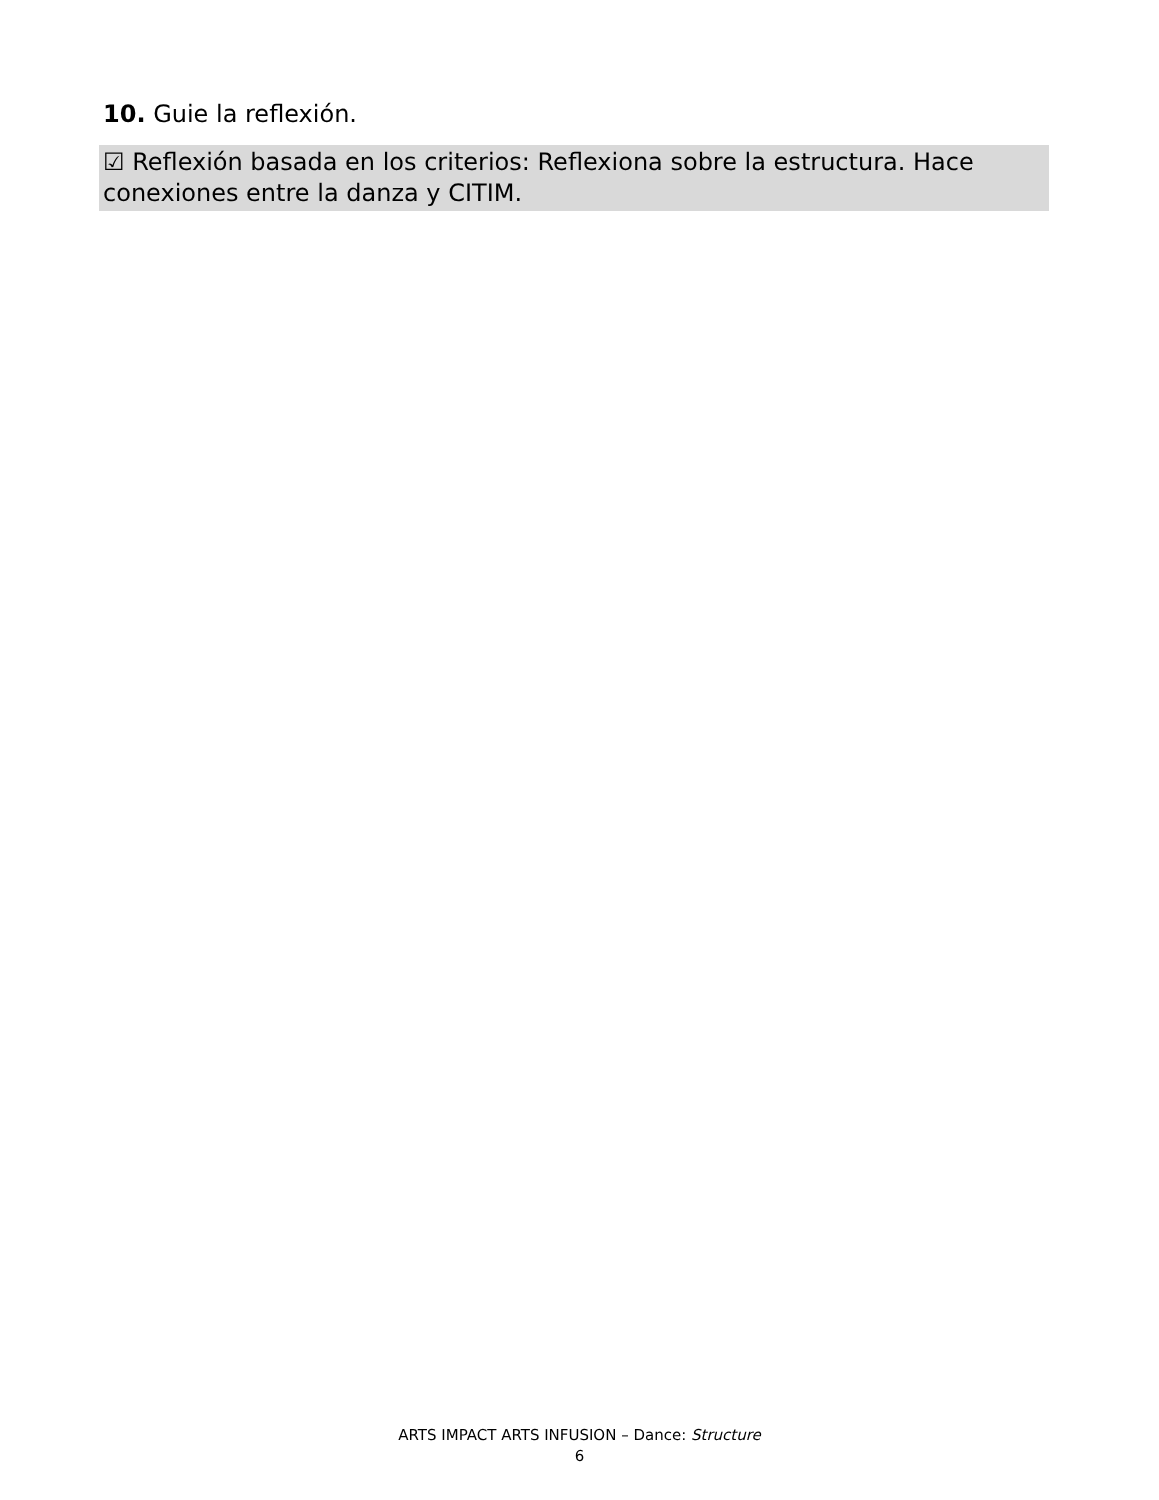10. Guie la reflexión.
☑ Reflexión basada en los criterios: Reflexiona sobre la estructura. Hace conexiones entre la danza y CITIM.
ARTS IMPACT ARTS INFUSION – Dance: Structure
6